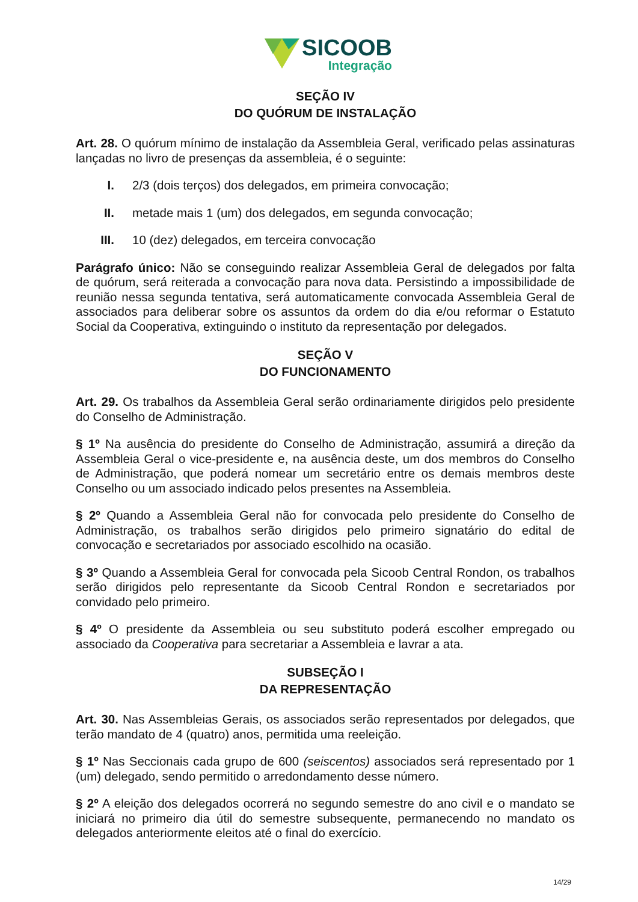SICOOB
Integração
SEÇÃO IV
DO QUÓRUM DE INSTALAÇÃO
Art. 28. O quórum mínimo de instalação da Assembleia Geral, verificado pelas assinaturas lançadas no livro de presenças da assembleia, é o seguinte:
I. 2/3 (dois terços) dos delegados, em primeira convocação;
II. metade mais 1 (um) dos delegados, em segunda convocação;
III. 10 (dez) delegados, em terceira convocação
Parágrafo único: Não se conseguindo realizar Assembleia Geral de delegados por falta de quórum, será reiterada a convocação para nova data. Persistindo a impossibilidade de reunião nessa segunda tentativa, será automaticamente convocada Assembleia Geral de associados para deliberar sobre os assuntos da ordem do dia e/ou reformar o Estatuto Social da Cooperativa, extinguindo o instituto da representação por delegados.
SEÇÃO V
DO FUNCIONAMENTO
Art. 29. Os trabalhos da Assembleia Geral serão ordinariamente dirigidos pelo presidente do Conselho de Administração.
§ 1º Na ausência do presidente do Conselho de Administração, assumirá a direção da Assembleia Geral o vice-presidente e, na ausência deste, um dos membros do Conselho de Administração, que poderá nomear um secretário entre os demais membros deste Conselho ou um associado indicado pelos presentes na Assembleia.
§ 2º Quando a Assembleia Geral não for convocada pelo presidente do Conselho de Administração, os trabalhos serão dirigidos pelo primeiro signatário do edital de convocação e secretariados por associado escolhido na ocasião.
§ 3º Quando a Assembleia Geral for convocada pela Sicoob Central Rondon, os trabalhos serão dirigidos pelo representante da Sicoob Central Rondon e secretariados por convidado pelo primeiro.
§ 4º O presidente da Assembleia ou seu substituto poderá escolher empregado ou associado da Cooperativa para secretariar a Assembleia e lavrar a ata.
SUBSEÇÃO I
DA REPRESENTAÇÃO
Art. 30. Nas Assembleias Gerais, os associados serão representados por delegados, que terão mandato de 4 (quatro) anos, permitida uma reeleição.
§ 1º Nas Seccionais cada grupo de 600 (seiscentos) associados será representado por 1 (um) delegado, sendo permitido o arredondamento desse número.
§ 2º A eleição dos delegados ocorrerá no segundo semestre do ano civil e o mandato se iniciará no primeiro dia útil do semestre subsequente, permanecendo no mandato os delegados anteriormente eleitos até o final do exercício.
14/29